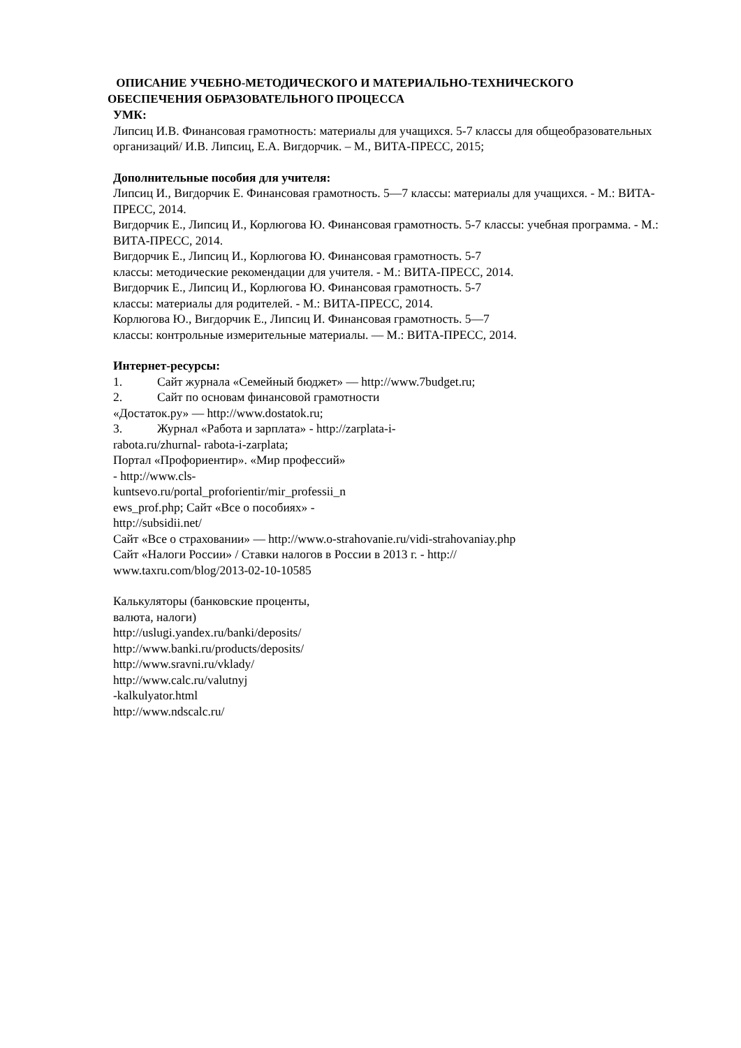ОПИСАНИЕ УЧЕБНО-МЕТОДИЧЕСКОГО И МАТЕРИАЛЬНО-ТЕХНИЧЕСКОГО
ОБЕСПЕЧЕНИЯ ОБРАЗОВАТЕЛЬНОГО ПРОЦЕССА
УМК:
Липсиц И.В. Финансовая грамотность: материалы для учащихся. 5-7 классы для общеобразовательных организаций/ И.В. Липсиц, Е.А. Вигдорчик. – М., ВИТА-ПРЕСС, 2015;
Дополнительные пособия для учителя:
Липсиц И., Вигдорчик Е. Финансовая грамотность. 5—7 классы: материалы для учащихся. - М.: ВИТА- ПРЕСС, 2014.
Вигдорчик Е., Липсиц И., Корлюгова Ю. Финансовая грамотность. 5-7 классы: учебная программа. - М.: ВИТА-ПРЕСС, 2014.
Вигдорчик Е., Липсиц И., Корлюгова Ю. Финансовая грамотность. 5-7
классы: методические рекомендации для учителя. - М.: ВИТА-ПРЕСС, 2014.
Вигдорчик Е., Липсиц И., Корлюгова Ю. Финансовая грамотность. 5-7
классы: материалы для родителей. - М.: ВИТА-ПРЕСС, 2014.
Корлюгова Ю., Вигдорчик Е., Липсиц И. Финансовая грамотность. 5—7
классы: контрольные измерительные материалы. — М.: ВИТА-ПРЕСС, 2014.
Интернет-ресурсы:
1. Сайт журнала «Семейный бюджет» — http://www.7budget.ru;
2. Сайт по основам финансовой грамотности
«Достаток.ру» — http://www.dostatok.ru;
3. Журнал «Работа и зарплата» - http://zarplata-i-
rabota.ru/zhurnal- rabota-i-zarplata;
Портал «Профориентир». «Мир профессий»
- http://www.cls-
kuntsevo.ru/portal_proforientir/mir_professii_n
ews_prof.php; Сайт «Все о пособиях» -
http://subsidii.net/
Сайт «Все о страховании» — http://www.o-strahovanie.ru/vidi-strahovaniay.php
Сайт «Налоги России» / Ставки налогов в России в 2013 г. - http://
www.taxru.com/blog/2013-02-10-10585
Калькуляторы (банковские проценты,
валюта, налоги)
http://uslugi.yandex.ru/banki/deposits/
http://www.banki.ru/products/deposits/
http://www.sravni.ru/vklady/
http://www.calc.ru/valutnyj
-kalkulyator.html
http://www.ndscalc.ru/